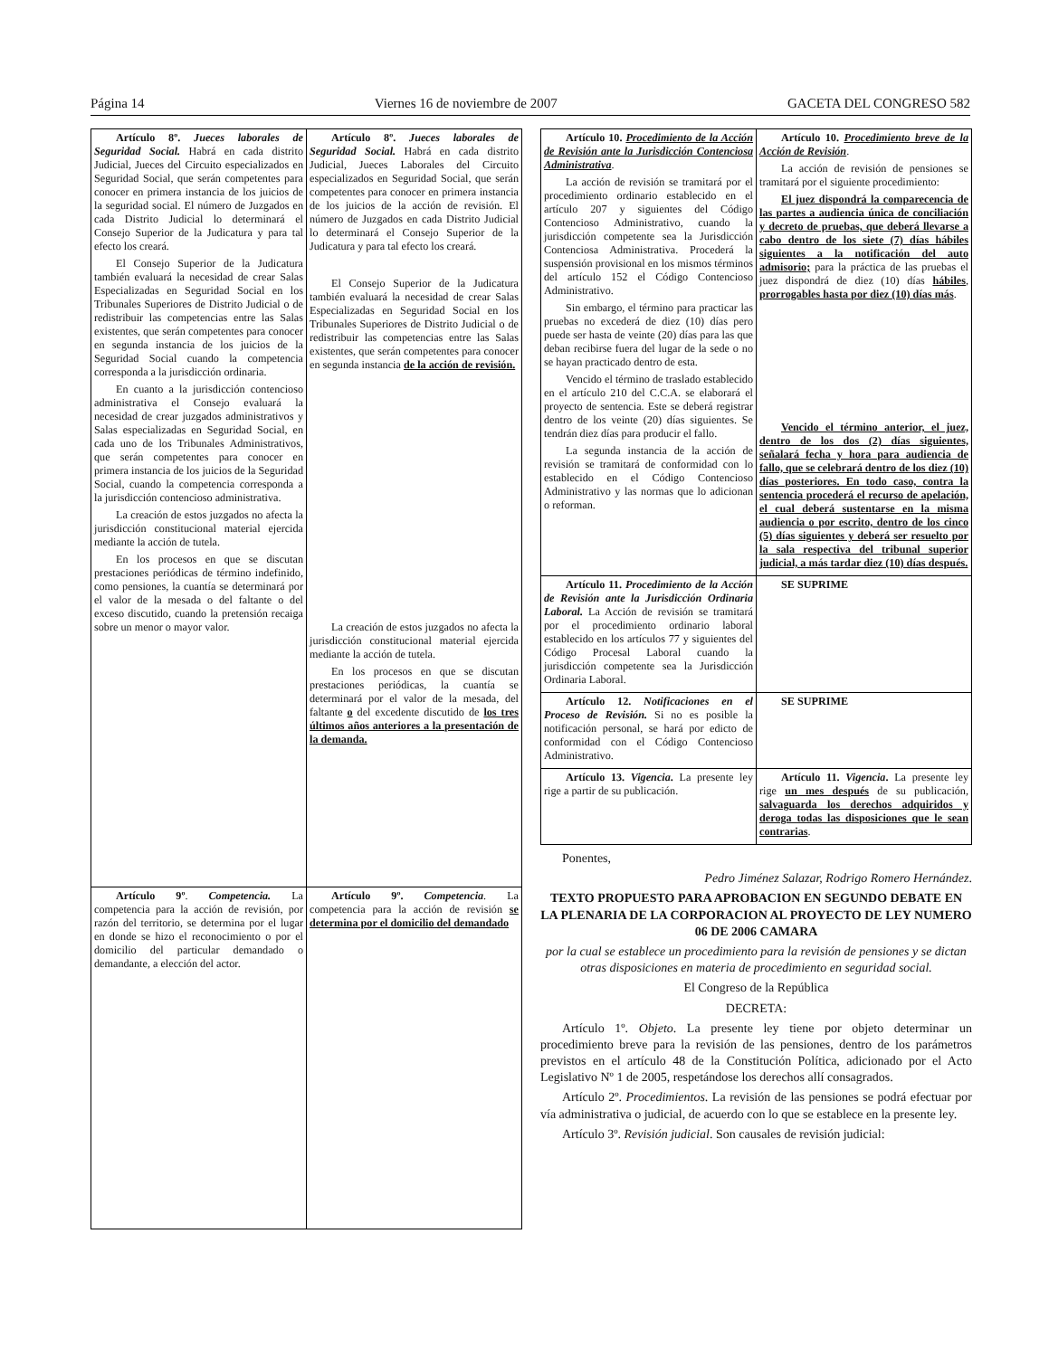Página 14 Viernes 16 de noviembre de 2007 GACETA DEL CONGRESO 582
| Artículo 8º. Jueces laborales de Seguridad Social. Habrá en cada distrito Judicial, Jueces del Circuito especializados en Seguridad Social, que serán competentes para conocer en primera instancia de los juicios de la seguridad social. El número de Juzgados en cada Distrito Judicial lo determinará el Consejo Superior de la Judicatura y para tal efecto los creará. El Consejo Superior de la Judicatura también evaluará la necesidad de crear Salas Especializadas en Seguridad Social en los Tribunales Superiores de Distrito Judicial o de redistribuir las competencias entre las Salas existentes, que serán competentes para conocer en segunda instancia de los juicios de la Seguridad Social cuando la competencia corresponda a la jurisdicción ordinaria. En cuanto a la jurisdicción contencioso administrativa el Consejo evaluará la necesidad de crear juzgados administrativos y Salas especializadas en Seguridad Social, en cada uno de los Tribunales Administrativos, que serán competentes para conocer en primera instancia de los juicios de la Seguridad Social, cuando la competencia corresponda a la jurisdicción contencioso administrativa. La creación de estos juzgados no afecta la jurisdicción constitucional material ejercida mediante la acción de tutela. En los procesos en que se discutan prestaciones periódicas de término indefinido, como pensiones, la cuantía se determinará por el valor de la mesada o del faltante o del exceso discutido, cuando la pretensión recaiga sobre un menor o mayor valor. | Artículo 8º. Jueces laborales de Seguridad Social. Habrá en cada distrito Judicial, Jueces Laborales del Circuito especializados en Seguridad Social, que serán competentes para conocer en primera instancia de los juicios de la acción de revisión. El número de Juzgados en cada Distrito Judicial lo determinará el Consejo Superior de la Judicatura y para tal efecto los creará. El Consejo Superior de la Judicatura también evaluará la necesidad de crear Salas Especializadas en Seguridad Social en los Tribunales Superiores de Distrito Judicial o de redistribuir las competencias entre las Salas existentes, que serán competentes para conocer en segunda instancia de la acción de revisión. La creación de estos juzgados no afecta la jurisdicción constitucional material ejercida mediante la acción de tutela. En los procesos en que se discutan prestaciones periódicas, la cuantía se determinará por el valor de la mesada, del faltante o del excedente discutido de los tres últimos años anteriores a la presentación de la demanda. |
| Artículo 9º . Competencia. La competencia para la acción de revisión, por razón del territorio, se determina por el lugar en donde se hizo el reconocimiento o por el domicilio del particular demandado o demandante, a elección del actor. | Artículo 9º. Competencia . La competencia para la acción de revisión se determina por el domicilio del demandado |
| Artículo 10. Procedimiento de la Acción de Revisión ante la Jurisdicción Contenciosa Administrativa . La acción de revisión se tramitará por el procedimiento ordinario establecido en el artículo 207 y siguientes del Código Contencioso Administrativo, cuando la jurisdicción competente sea la Jurisdicción Contenciosa Administrativa. Procederá la suspensión provisional en los mismos términos del artículo 152 el Código Contencioso Administrativo. Sin embargo, el término para practicar las pruebas no excederá de diez (10) días pero puede ser hasta de veinte (20) días para las que deban recibirse fuera del lugar de la sede o no se hayan practicado dentro de esta. Vencido el término de traslado establecido en el artículo 210 del C.C.A. se elaborará el proyecto de sentencia. Este se deberá registrar dentro de los veinte (20) días siguientes. Se tendrán diez días para producir el fallo. La segunda instancia de la acción de revisión se tramitará de conformidad con lo establecido en el Código Contencioso Administrativo y las normas que lo adicionan o reforman. | Artículo 10. Procedimiento breve de la Acción de Revisión . La acción de revisión de pensiones se tramitará por el siguiente procedimiento: El juez dispondrá la comparecencia de las partes a audiencia única de conciliación y decreto de pruebas, que deberá llevarse a cabo dentro de los siete (7) días hábiles siguientes a la notificación del auto admisorio; para la práctica de las pruebas el juez dispondrá de diez (10) días hábiles , prorrogables hasta por diez (10) días más . Vencido el término anterior, el juez, dentro de los dos (2) días siguientes, señalará fecha y hora para audiencia de fallo, que se celebrará dentro de los diez (10) días posteriores. En todo caso, contra la sentencia procederá el recurso de apelación, el cual deberá sustentarse en la misma audiencia o por escrito, dentro de los cinco (5) días siguientes y deberá ser resuelto por la sala respectiva del tribunal superior judicial, a más tardar diez (10) días después. |
| Artículo 11. Procedimiento de la Acción de Revisión ante la Jurisdicción Ordinaria Laboral. La Acción de revisión se tramitará por el procedimiento ordinario laboral establecido en los artículos 77 y siguientes del Código Procesal Laboral cuando la jurisdicción competente sea la Jurisdicción Ordinaria Laboral. | SE SUPRIME |
| Artículo 12. Notificaciones en el Proceso de Revisión. Si no es posible la notificación personal, se hará por edicto de conformidad con el Código Contencioso Administrativo. | SE SUPRIME |
| Artículo 13. Vigencia . La presente ley rige a partir de su publicación. | Artículo 11. Vigencia . La presente ley rige un mes después de su publicación, salvaguarda los derechos adquiridos y deroga todas las disposiciones que le sean contrarias . |
Ponentes,
Pedro Jiménez Salazar, Rodrigo Romero Hernández.
TEXTO PROPUESTO PARA APROBACION EN SEGUNDO DEBATE EN LA PLENARIA DE LA CORPORACION AL PROYECTO DE LEY NUMERO 06 DE 2006 CAMARA
por la cual se establece un procedimiento para la revisión de pensiones y se dictan otras disposiciones en materia de procedimiento en seguridad social.
El Congreso de la República
DECRETA:
Artículo 1º. Objeto. La presente ley tiene por objeto determinar un procedimiento breve para la revisión de las pensiones, dentro de los parámetros previstos en el artículo 48 de la Constitución Política, adicionado por el Acto Legislativo Nº 1 de 2005, respetándose los derechos allí consagrados.
Artículo 2º. Procedimientos. La revisión de las pensiones se podrá efectuar por vía administrativa o judicial, de acuerdo con lo que se establece en la presente ley.
Artículo 3º. Revisión judicial. Son causales de revisión judicial: